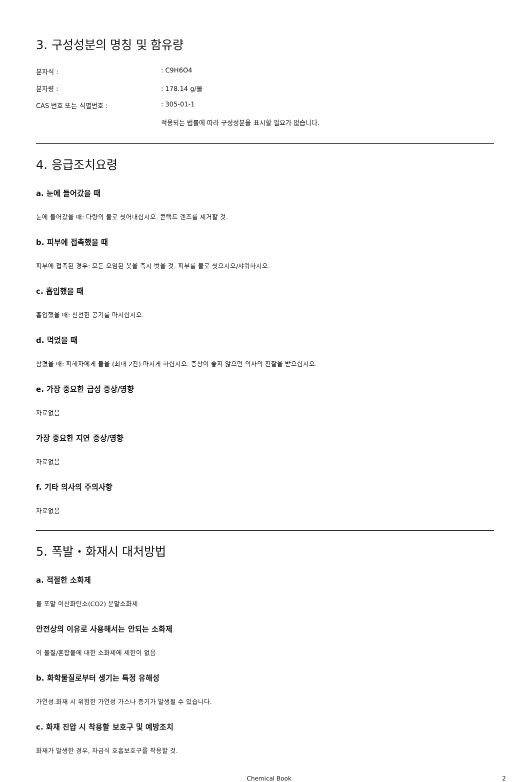3. 구성성분의 명칭 및 함유량
| 분자식 : | : C9H6O4 |
| 분자량 : | : 178.14 g/몰 |
| CAS 번호 또는 식별번호 : | : 305-01-1 |
| | 적용되는 법률에 따라 구성성분을 표시할 필요가 없습니다. |
4. 응급조치요령
a. 눈에 들어갔을 때
눈에 들어갔을 때: 다량의 물로 씻어내십시오. 콘택트 렌즈를 제거할 것.
b. 피부에 접촉했을 때
피부에 접촉된 경우: 모든 오염된 옷을 즉시 벗을 것. 피부를 물로 씻으시오/샤워하시오.
c. 흡입했을 때
흡입했을 때: 신선한 공기를 마시십시오.
d. 먹었을 때
삼켰을 때: 피해자에게 물을 (최대 2잔) 마시게 하십시오. 증상이 좋지 않으면 의사의 진찰을 받으십시오.
e. 가장 중요한 급성 증상/영향
자료없음
가장 중요한 지연 증상/영향
자료없음
f. 기타 의사의 주의사항
자료없음
5. 폭발・화재시 대처방법
a. 적절한 소화제
물 포말 이산화탄소(CO2) 분말소화제
안전상의 이유로 사용해서는 안되는 소화제
이 물질/혼합물에 대한 소화제에 제한이 없음
b. 화학물질로부터 생기는 특정 유해성
가연성.화재 시 위험한 가연성 가스나 증기가 발생될 수 있습니다.
c. 화재 진압 시 착용할 보호구 및 예방조치
화재가 발생한 경우, 자급식 호흡보호구를 착용할 것.
Chemical Book 2